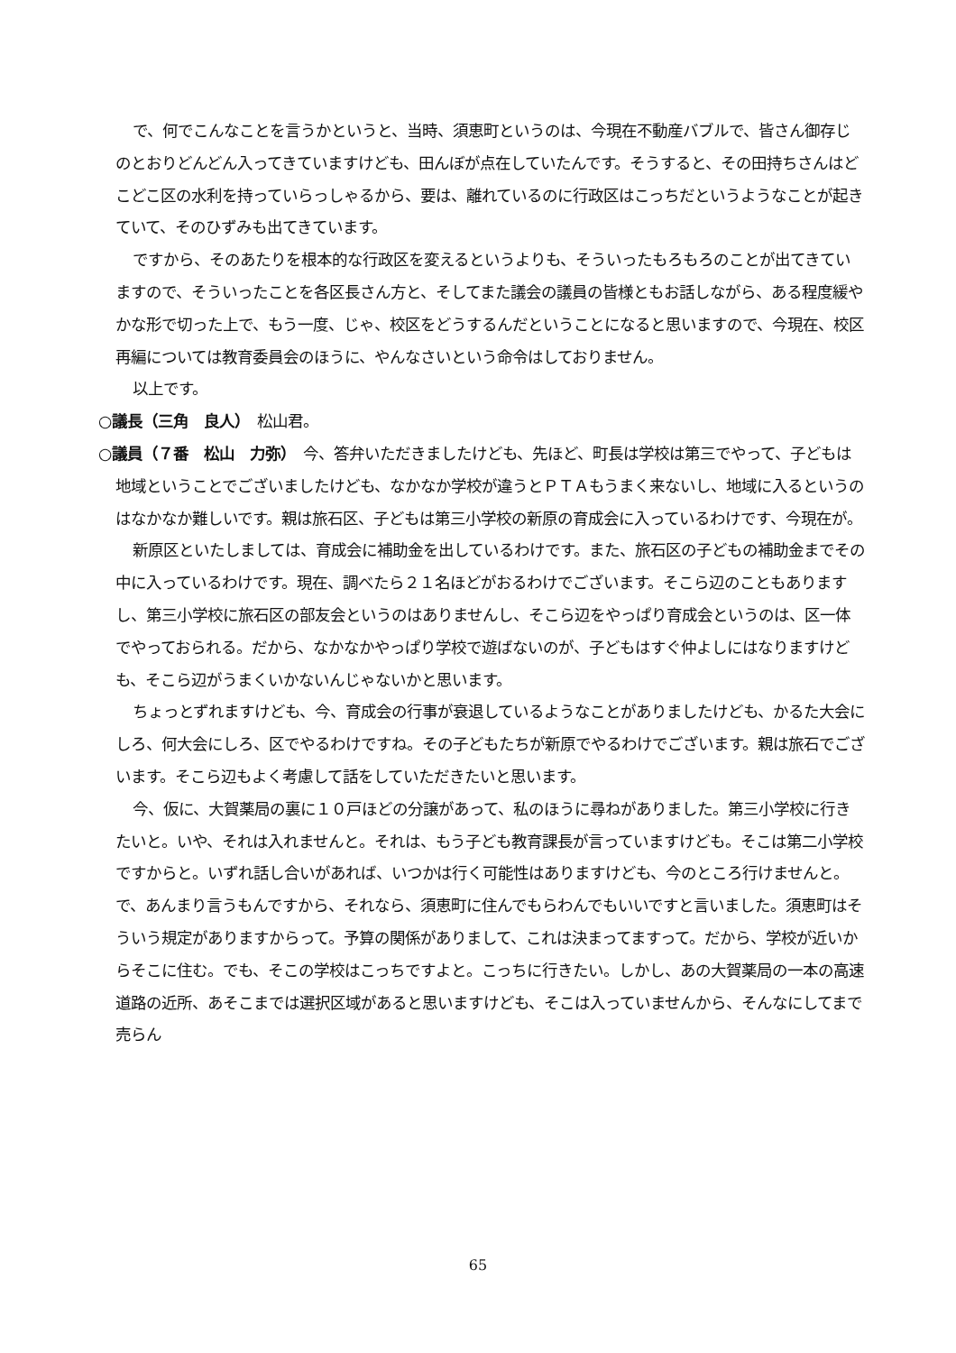で、何でこんなことを言うかというと、当時、須恵町というのは、今現在不動産バブルで、皆さん御存じのとおりどんどん入ってきていますけども、田んぼが点在していたんです。そうすると、その田持ちさんはどこどこ区の水利を持っていらっしゃるから、要は、離れているのに行政区はこっちだというようなことが起きていて、そのひずみも出てきています。
ですから、そのあたりを根本的な行政区を変えるというよりも、そういったもろもろのことが出てきていますので、そういったことを各区長さん方と、そしてまた議会の議員の皆様ともお話しながら、ある程度緩やかな形で切った上で、もう一度、じゃ、校区をどうするんだということになると思いますので、今現在、校区再編については教育委員会のほうに、やんなさいという命令はしておりません。
以上です。
○議長（三角　良人）　松山君。
○議員（７番　松山　力弥）　今、答弁いただきましたけども、先ほど、町長は学校は第三でやって、子どもは地域ということでございましたけども、なかなか学校が違うとＰＴＡもうまく来ないし、地域に入るというのはなかなか難しいです。親は旅石区、子どもは第三小学校の新原の育成会に入っているわけです、今現在が。
新原区といたしましては、育成会に補助金を出しているわけです。また、旅石区の子どもの補助金までその中に入っているわけです。現在、調べたら２１名ほどがおるわけでございます。そこら辺のこともありますし、第三小学校に旅石区の部友会というのはありませんし、そこら辺をやっぱり育成会というのは、区一体でやっておられる。だから、なかなかやっぱり学校で遊ばないのが、子どもはすぐ仲よしにはなりますけども、そこら辺がうまくいかないんじゃないかと思います。
ちょっとずれますけども、今、育成会の行事が衰退しているようなことがありましたけども、かるた大会にしろ、何大会にしろ、区でやるわけですね。その子どもたちが新原でやるわけでございます。親は旅石でございます。そこら辺もよく考慮して話をしていただきたいと思います。
今、仮に、大賀薬局の裏に１０戸ほどの分譲があって、私のほうに尋ねがありました。第三小学校に行きたいと。いや、それは入れませんと。それは、もう子ども教育課長が言っていますけども。そこは第二小学校ですからと。いずれ話し合いがあれば、いつかは行く可能性はありますけども、今のところ行けませんと。で、あんまり言うもんですから、それなら、須恵町に住んでもらわんでもいいですと言いました。須恵町はそういう規定がありますからって。予算の関係がありまして、これは決まってますって。だから、学校が近いからそこに住む。でも、そこの学校はこっちですよと。こっちに行きたい。しかし、あの大賀薬局の一本の高速道路の近所、あそこまでは選択区域があると思いますけども、そこは入っていませんから、そんなにしてまで売らん
65